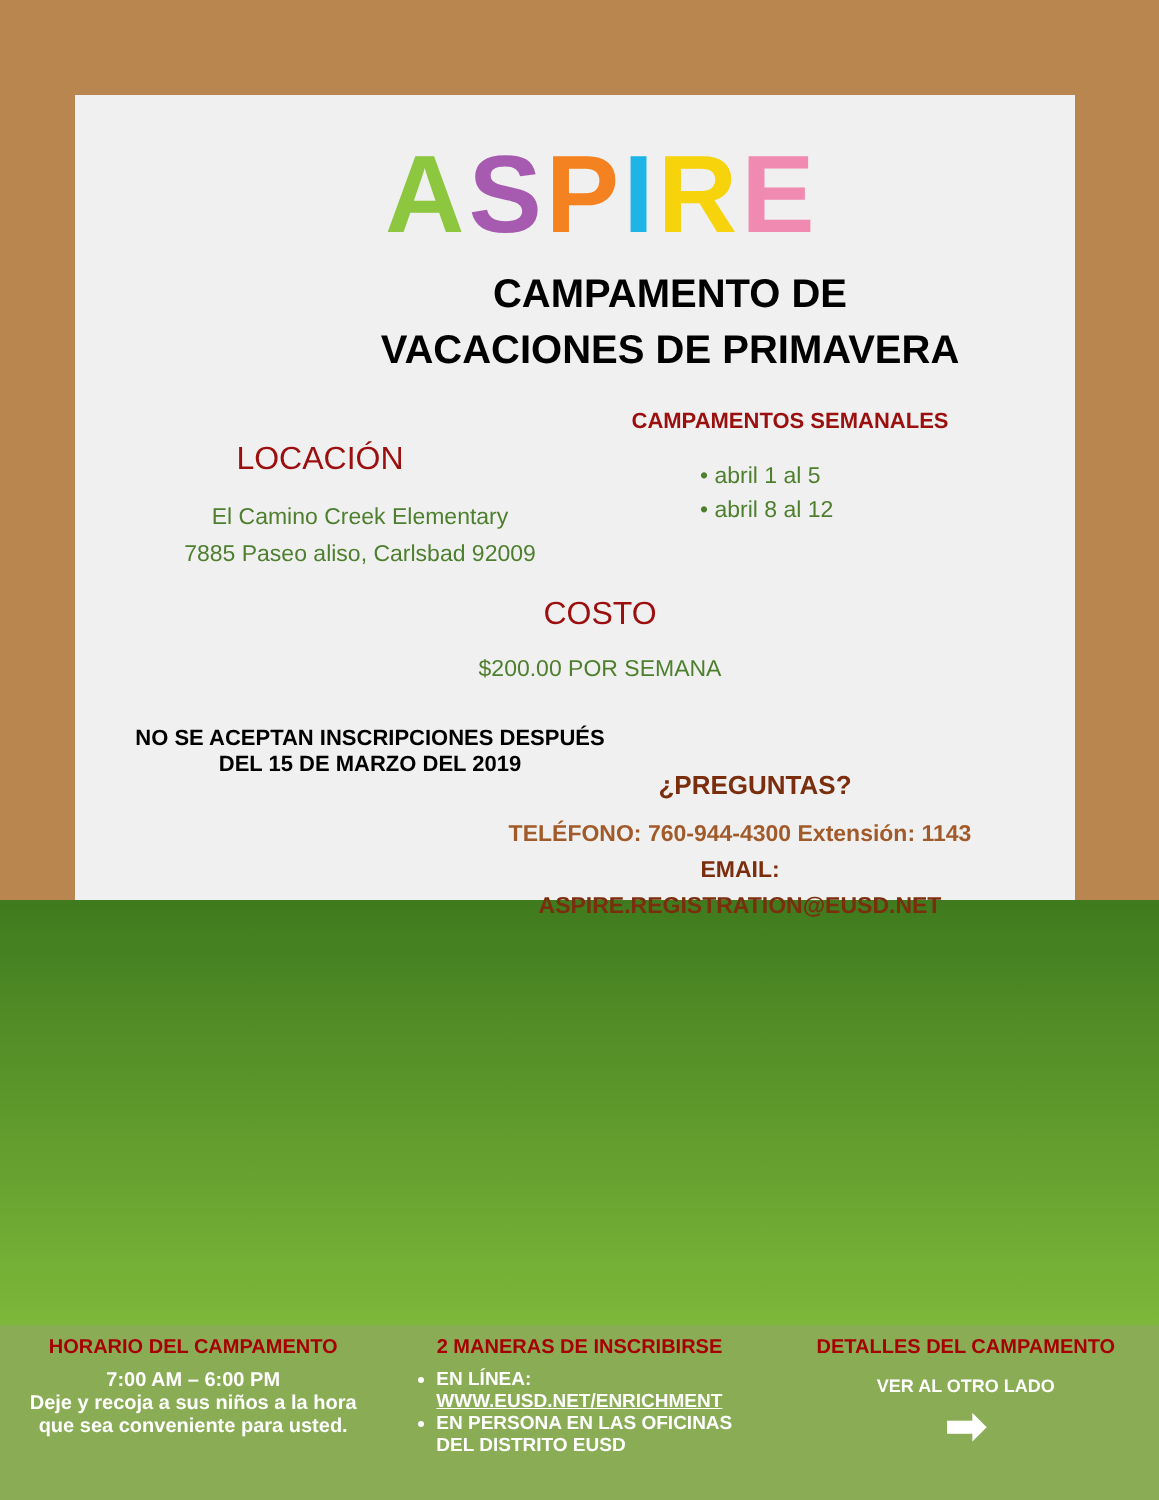ASPIRE
CAMPAMENTO DE
VACACIONES DE PRIMAVERA
CAMPAMENTOS SEMANALES
• abril 1 al 5
• abril 8 al 12
LOCACIÓN
El Camino Creek Elementary
7885 Paseo aliso, Carlsbad 92009
COSTO
$200.00 POR SEMANA
NO SE ACEPTAN INSCRIPCIONES DESPUÉS
DEL 15 DE MARZO DEL 2019
¿PREGUNTAS?
TELÉFONO: 760-944-4300 Extensión: 1143
EMAIL: ASPIRE.REGISTRATION@EUSD.NET
HORARIO DEL CAMPAMENTO
7:00 AM – 6:00 PM
Deje y recoja a sus niños a la hora que sea conveniente para usted.
2 MANERAS DE INSCRIBIRSE
EN LÍNEA: WWW.EUSD.NET/ENRICHMENT
EN PERSONA EN LAS OFICINAS DEL DISTRITO EUSD
DETALLES DEL CAMPAMENTO
VER AL OTRO LADO
➡